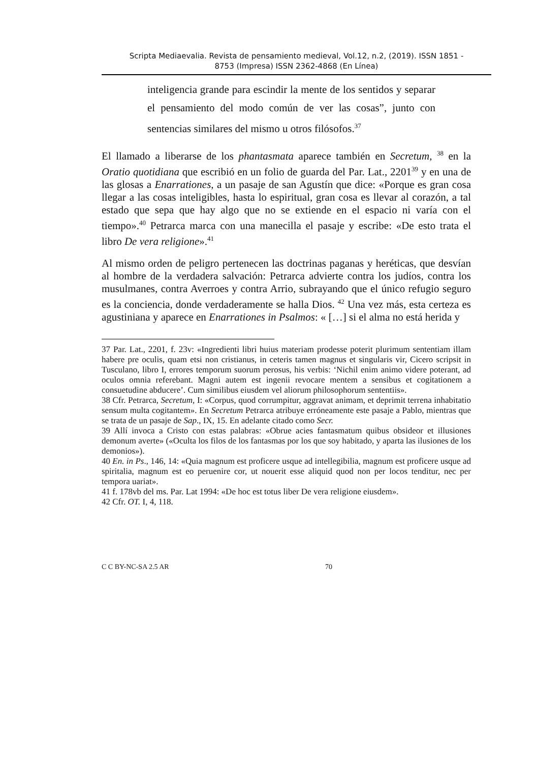Scripta Mediaevalia. Revista de pensamiento medieval, Vol.12, n.2, (2019). ISSN 1851 -
8753 (Impresa) ISSN 2362-4868 (En Línea)
inteligencia grande para escindir la mente de los sentidos y separar el pensamiento del modo común de ver las cosas”, junto con sentencias similares del mismo u otros filósofos.<sup>37</sup>
El llamado a liberarse de los phantasmata aparece también en Secretum, <sup>38</sup> en la Oratio quotidiana que escribió en un folio de guarda del Par. Lat., 2201<sup>39</sup> y en una de las glosas a Enarrationes, a un pasaje de san Agustín que dice: «Porque es gran cosa llegar a las cosas inteligibles, hasta lo espiritual, gran cosa es llevar al corazón, a tal estado que sepa que hay algo que no se extiende en el espacio ni varía con el tiempo».<sup>40</sup> Petrarca marca con una manecilla el pasaje y escribe: «De esto trata el libro De vera religione».<sup>41</sup>
Al mismo orden de peligro pertenecen las doctrinas paganas y heréticas, que desvían al hombre de la verdadera salvación: Petrarca advierte contra los judíos, contra los musulmanes, contra Averroes y contra Arrio, subrayando que el único refugio seguro es la conciencia, donde verdaderamente se halla Dios. <sup>42</sup> Una vez más, esta certeza es agustiniana y aparece en Enarrationes in Psalmos: « […] si el alma no está herida y
37 Par. Lat., 2201, f. 23v: «Ingredienti libri huius materiam prodesse poterit plurimum sententiam illam habere pre oculis, quam etsi non cristianus, in ceteris tamen magnus et singularis vir, Cicero scripsit in Tusculano, libro I, errores temporum suorum perosus, his verbis: ‘Nichil enim animo videre poterant, ad oculos omnia referebant. Magni autem est ingenii revocare mentem a sensibus et cogitationem a consuetudine abducere’. Cum similibus eiusdem vel aliorum philosophorum sententiis».
38 Cfr. Petrarca, Secretum, I: «Corpus, quod corrumpitur, aggravat animam, et deprimit terrena inhabitatio sensum multa cogitantem». En Secretum Petrarca atribuye erróneamente este pasaje a Pablo, mientras que se trata de un pasaje de Sap., IX, 15. En adelante citado como Secr.
39 Allí invoca a Cristo con estas palabras: «Obrue acies fantasmatum quibus obsideor et illusiones demonum averte» («Oculta los filos de los fantasmas por los que soy habitado, y aparta las ilusiones de los demonios»).
40 En. in Ps., 146, 14: «Quia magnum est proficere usque ad intellegibilia, magnum est proficere usque ad spiritalia, magnum est eo peruenire cor, ut nouerit esse aliquid quod non per locos tenditur, nec per tempora uariat».
41 f. 178vb del ms. Par. Lat 1994: «De hoc est totus liber De vera religione eiusdem».
42 Cfr. OT. I, 4, 118.
C C BY-NC-SA 2.5 AR 70